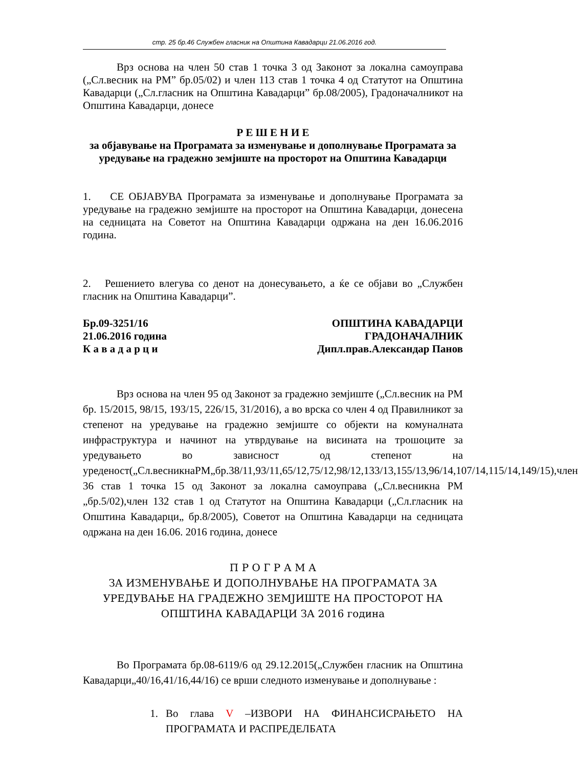стр. 25 бр.46 Службен гласник на Општина Кавадарци 21.06.2016 год.
Врз основа на член 50 став 1 точка 3 од Законот за локална самоуправа („Сл.весник на РМ” бр.05/02) и член 113 став 1 точка 4 од Статутот на Општина Кавадарци („Сл.гласник на Општина Кавадарци” бр.08/2005), Градоначалникот на Општина Кавадарци, донесе
Р Е Ш Е Н И Е
за објавување на Програмата за изменување и дополнување Програмата за уредување на градежно земјиште на просторот на Општина Кавадарци
1. СЕ ОБЈАВУВА Програмата за изменување и дополнување Програмата за уредување на градежно земјиште на просторот на Општина Кавадарци, донесена на седницата на Советот на Општина Кавадарци одржана на ден 16.06.2016 година.
2. Решението влегува со денот на донесувањето, а ќе се објави во „Службен гласник на Општина Кавадарци”.
Бр.09-3251/16
21.06.2016 година
К а в а д а р ц и
ОПШТИНА КАВАДАРЦИ
ГРАДОНАЧАЛНИК
Дипл.прав.Александар Панов
Врз основа на член 95 од Законот за градежно земјиште („Сл.весник на РМ бр. 15/2015, 98/15, 193/15, 226/15, 31/2016), а во врска со член 4 од Правилникот за степенот на уредување на градежно земјиште со објекти на комуналната инфраструктура и начинот на утврдување на висината на трошоците за уредувањето во зависност од степенот на уреденост(„Сл.весникнаРМ„бр.38/11,93/11,65/12,75/12,98/12,133/13,155/13,96/14,107/14,115/14,149/15),член 36 став 1 точка 15 од Законот за локална самоуправа („Сл.весникна РМ „бр.5/02),член 132 став 1 од Статутот на Општина Кавадарци („Сл.гласник на Општина Кавадарци„ бр.8/2005), Советот на Општина Кавадарци на седницата одржана на ден 16.06. 2016 година, донесе
П Р О Г Р А М А
ЗА ИЗМЕНУВАЊЕ И ДОПОЛНУВАЊЕ НА ПРОГРАМАТА ЗА УРЕДУВАЊЕ НА ГРАДЕЖНО ЗЕМЈИШТЕ НА ПРОСТОРОТ НА ОПШТИНА КАВАДАРЦИ ЗА 2016 година
Во Програмата бр.08-6119/6 од 29.12.2015(„Службен гласник на Општина Кавадарци„40/16,41/16,44/16) се врши следното изменување и дополнување :
1. Во глава V –ИЗВОРИ НА ФИНАНСИСРАЊЕТО НА ПРОГРАМАТА И РАСПРЕДЕЛБАТА